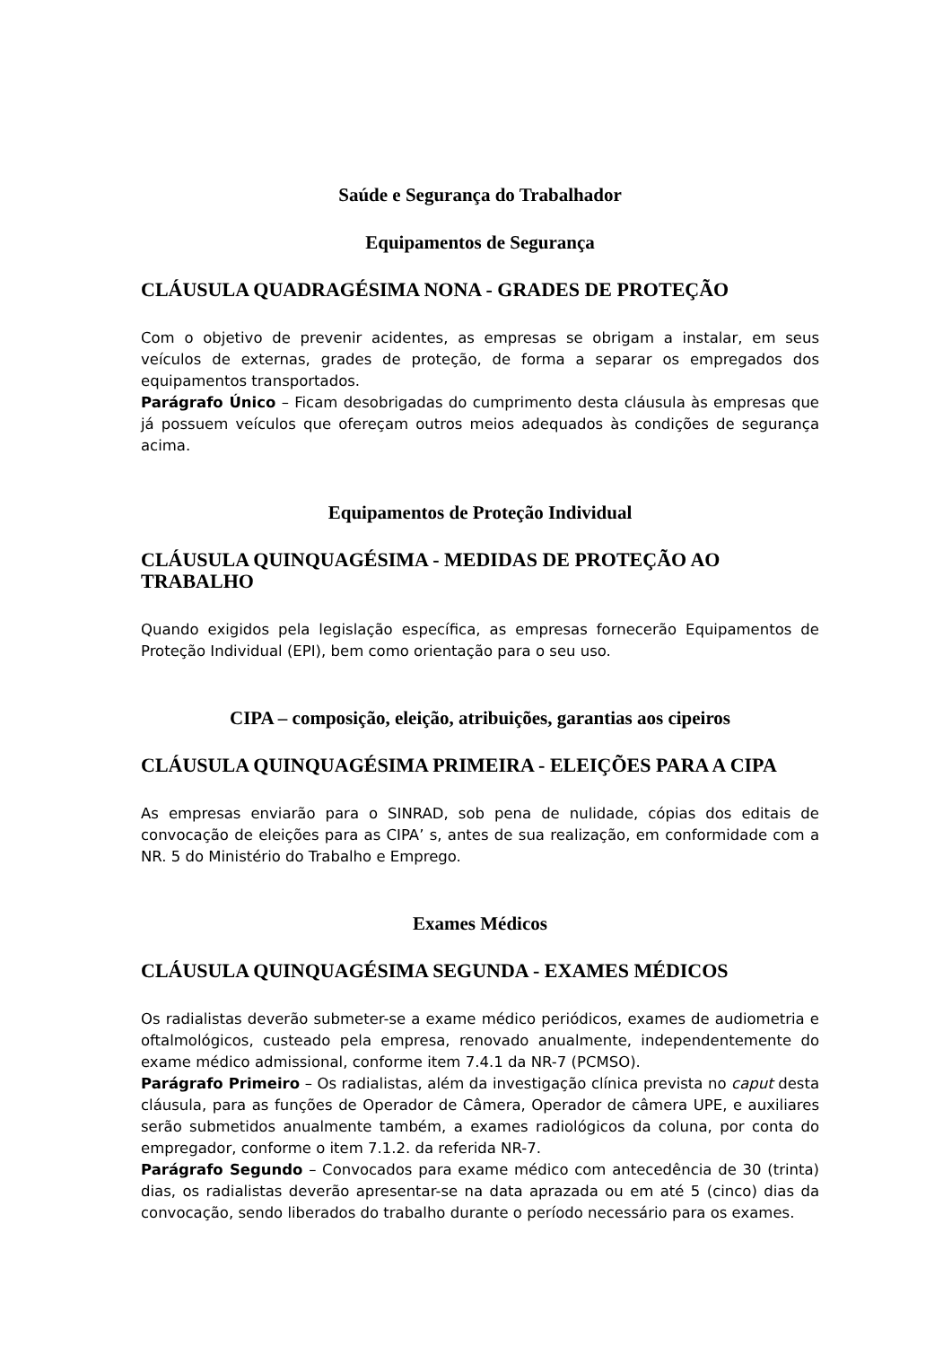Saúde e Segurança do Trabalhador
Equipamentos de Segurança
CLÁUSULA QUADRAGÉSIMA NONA - GRADES DE PROTEÇÃO
Com o objetivo de prevenir acidentes, as empresas se obrigam a instalar, em seus veículos de externas, grades de proteção, de forma a separar os empregados dos equipamentos transportados.
Parágrafo Único – Ficam desobrigadas do cumprimento desta cláusula às empresas que já possuem veículos que ofereçam outros meios adequados às condições de segurança acima.
Equipamentos de Proteção Individual
CLÁUSULA QUINQUAGÉSIMA - MEDIDAS DE PROTEÇÃO AO TRABALHO
Quando exigidos pela legislação específica, as empresas fornecerão Equipamentos de Proteção Individual (EPI), bem como orientação para o seu uso.
CIPA – composição, eleição, atribuições, garantias aos cipeiros
CLÁUSULA QUINQUAGÉSIMA PRIMEIRA - ELEIÇÕES PARA A CIPA
As empresas enviarão para o SINRAD, sob pena de nulidade, cópias dos editais de convocação de eleições para as CIPA’ s, antes de sua realização, em conformidade com a NR. 5 do Ministério do Trabalho e Emprego.
Exames Médicos
CLÁUSULA QUINQUAGÉSIMA SEGUNDA - EXAMES MÉDICOS
Os radialistas deverão submeter-se a exame médico periódicos, exames de audiometria e oftalmológicos, custeado pela empresa, renovado anualmente, independentemente do exame médico admissional, conforme item 7.4.1 da NR-7 (PCMSO).
Parágrafo Primeiro – Os radialistas, além da investigação clínica prevista no caput desta cláusula, para as funções de Operador de Câmera, Operador de câmera UPE, e auxiliares serão submetidos anualmente também, a exames radiológicos da coluna, por conta do empregador, conforme o item 7.1.2. da referida NR-7.
Parágrafo Segundo – Convocados para exame médico com antecedência de 30 (trinta) dias, os radialistas deverão apresentar-se na data aprazada ou em até 5 (cinco) dias da convocação, sendo liberados do trabalho durante o período necessário para os exames.